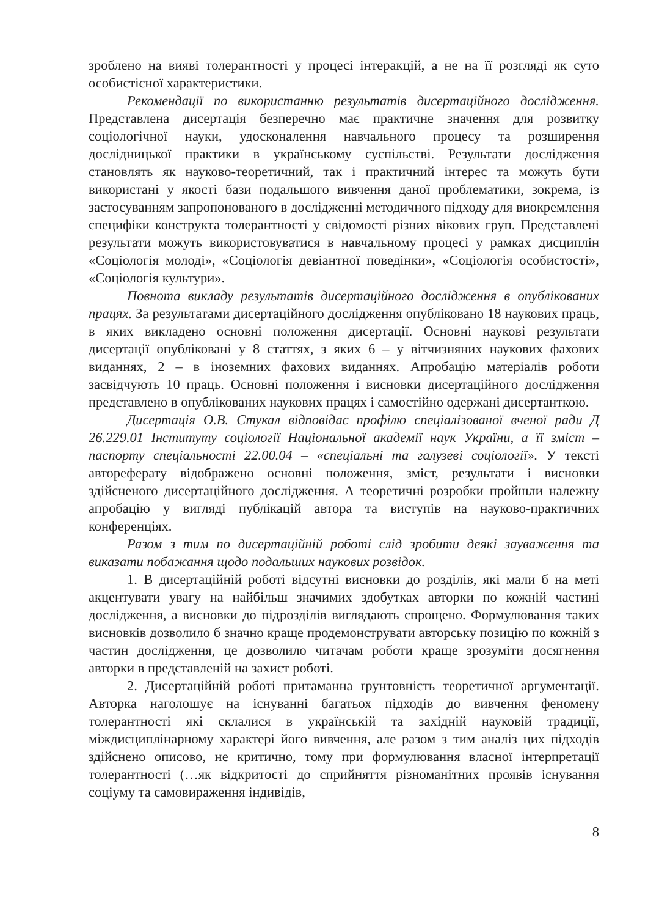зроблено на вияві толерантності у процесі інтеракцій, а не на її розгляді як суто особистісної характеристики.
Рекомендації по використанню результатів дисертаційного дослідження. Представлена дисертація безперечно має практичне значення для розвитку соціологічної науки, удосконалення навчального процесу та розширення дослідницької практики в українському суспільстві. Результати дослідження становлять як науково-теоретичний, так і практичний інтерес та можуть бути використані у якості бази подальшого вивчення даної проблематики, зокрема, із застосуванням запропонованого в дослідженні методичного підходу для виокремлення специфіки конструкта толерантності у свідомості різних вікових груп. Представлені результати можуть використовуватися в навчальному процесі у рамках дисциплін «Соціологія молоді», «Соціологія девіантної поведінки», «Соціологія особистості», «Соціологія культури».
Повнота викладу результатів дисертаційного дослідження в опублікованих працях. За результатами дисертаційного дослідження опубліковано 18 наукових праць, в яких викладено основні положення дисертації. Основні наукові результати дисертації опубліковані у 8 статтях, з яких 6 – у вітчизняних наукових фахових виданнях, 2 – в іноземних фахових виданнях. Апробацію матеріалів роботи засвідчують 10 праць. Основні положення і висновки дисертаційного дослідження представлено в опублікованих наукових працях і самостійно одержані дисертанткою.
Дисертація О.В. Стукал відповідає профілю спеціалізованої вченої ради Д 26.229.01 Інституту соціології Національної академії наук України, а її зміст – паспорту спеціальності 22.00.04 – «спеціальні та галузеві соціології». У тексті автореферату відображено основні положення, зміст, результати і висновки здійсненого дисертаційного дослідження. А теоретичні розробки пройшли належну апробацію у вигляді публікацій автора та виступів на науково-практичних конференціях.
Разом з тим по дисертаційній роботі слід зробити деякі зауваження та виказати побажання щодо подальших наукових розвідок.
1. В дисертаційній роботі відсутні висновки до розділів, які мали б на меті акцентувати увагу на найбільш значимих здобутках авторки по кожній частині дослідження, а висновки до підрозділів виглядають спрощено. Формулювання таких висновків дозволило б значно краще продемонструвати авторську позицію по кожній з частин дослідження, це дозволило читачам роботи краще зрозуміти досягнення авторки в представленій на захист роботі.
2. Дисертаційній роботі притаманна ґрунтовність теоретичної аргументації. Авторка наголошує на існуванні багатьох підходів до вивчення феномену толерантності які склалися в українській та західній науковій традиції, міждисциплінарному характері його вивчення, але разом з тим аналіз цих підходів здійснено описово, не критично, тому при формулювання власної інтерпретації толерантності (…як відкритості до сприйняття різноманітних проявів існування соціуму та самовираження індивідів,
8